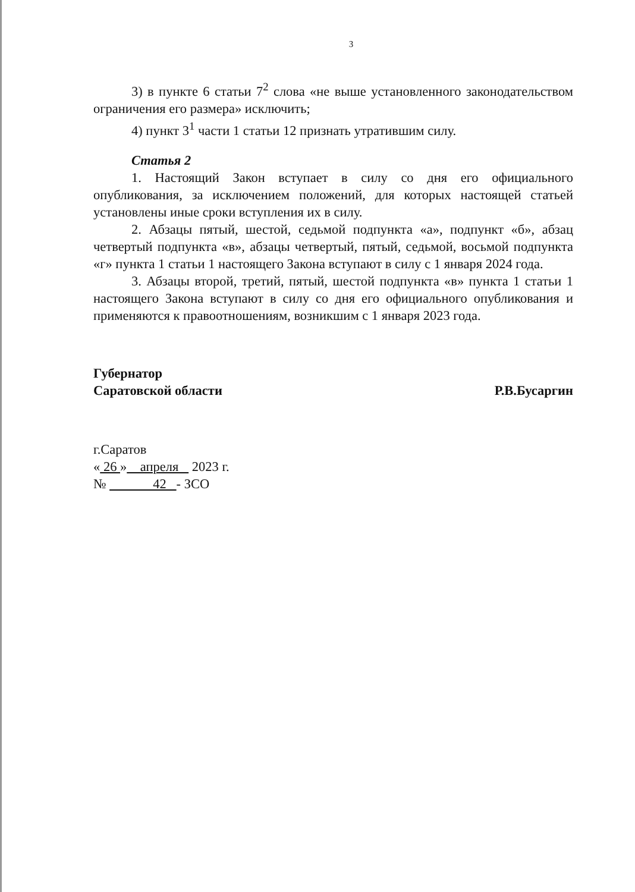3
3) в пункте 6 статьи 7<sup>2</sup> слова «не выше установленного законодательством ограничения его размера» исключить;
4) пункт 3<sup>1</sup> части 1 статьи 12 признать утратившим силу.
Статья 2
1. Настоящий Закон вступает в силу со дня его официального опубликования, за исключением положений, для которых настоящей статьей установлены иные сроки вступления их в силу.
2. Абзацы пятый, шестой, седьмой подпункта «а», подпункт «б», абзац четвертый подпункта «в», абзацы четвертый, пятый, седьмой, восьмой подпункта «г» пункта 1 статьи 1 настоящего Закона вступают в силу с 1 января 2024 года.
3. Абзацы второй, третий, пятый, шестой подпункта «в» пункта 1 статьи 1 настоящего Закона вступают в силу со дня его официального опубликования и применяются к правоотношениям, возникшим с 1 января 2023 года.
Губернатор
Саратовской области
Р.В.Бусаргин
г.Саратов
« 26 » апреля 2023 г.
№ 42 - ЗСО